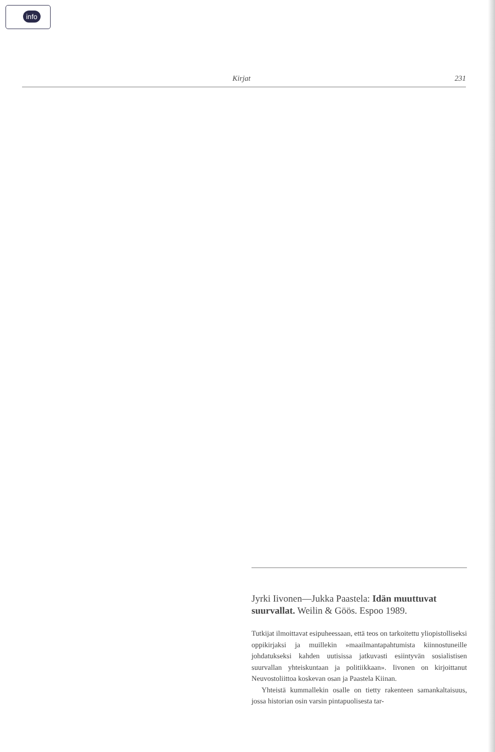info >
Kirjat 231
Jyrki Iivonen—Jukka Paastela: Idän muuttuvat suurvallat. Weilin & Göös. Espoo 1989.
Tutkijat ilmoittavat esipuheessaan, että teos on tarkoitettu yliopistolliseksi oppikirjaksi ja muillekin »maailmantapahtumista kiinnostuneille johdatukseksi kahden uutisissa jatkuvasti esiintyvän sosialistisen suurvallan yhteiskuntaan ja politiikkaan». Iivonen on kirjoittanut Neuvostoliittoa koskevan osan ja Paastela Kiinan.
Yhteistä kummallekin osalle on tietty rakenteen samankaltaisuus, jossa historian osin varsin pintapuolisesta tar-